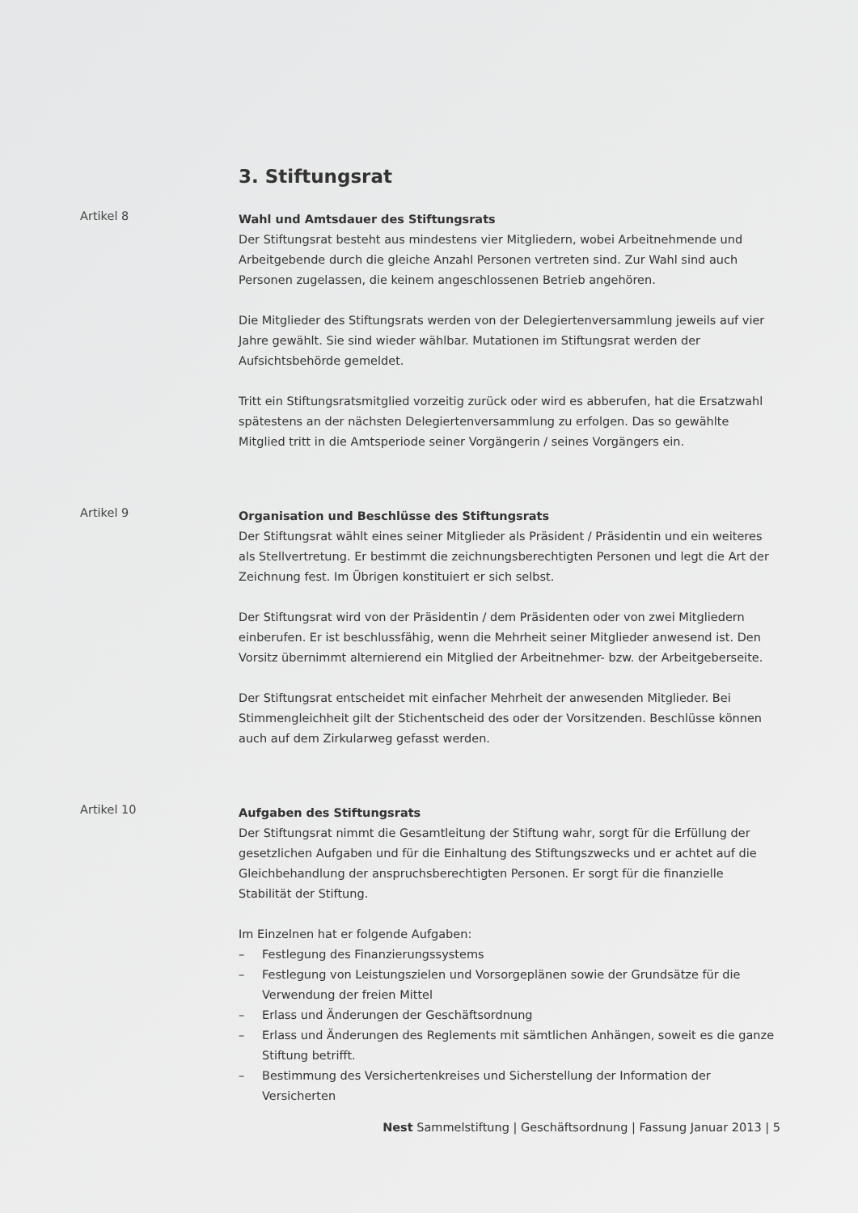3. Stiftungsrat
Artikel 8
Wahl und Amtsdauer des Stiftungsrats
Der Stiftungsrat besteht aus mindestens vier Mitgliedern, wobei Arbeitnehmende und Arbeitgebende durch die gleiche Anzahl Personen vertreten sind. Zur Wahl sind auch Personen zugelassen, die keinem angeschlossenen Betrieb angehören.
Die Mitglieder des Stiftungsrats werden von der Delegiertenversammlung jeweils auf vier Jahre gewählt. Sie sind wieder wählbar. Mutationen im Stiftungsrat werden der Aufsichtsbehörde gemeldet.
Tritt ein Stiftungsratsmitglied vorzeitig zurück oder wird es abberufen, hat die Ersatzwahl spätestens an der nächsten Delegiertenversammlung zu erfolgen. Das so gewählte Mitglied tritt in die Amtsperiode seiner Vorgängerin / seines Vorgängers ein.
Artikel 9
Organisation und Beschlüsse des Stiftungsrats
Der Stiftungsrat wählt eines seiner Mitglieder als Präsident / Präsidentin und ein weiteres als Stellvertretung. Er bestimmt die zeichnungsberechtigten Personen und legt die Art der Zeichnung fest. Im Übrigen konstituiert er sich selbst.
Der Stiftungsrat wird von der Präsidentin / dem Präsidenten oder von zwei Mitgliedern einberufen. Er ist beschlussfähig, wenn die Mehrheit seiner Mitglieder anwesend ist. Den Vorsitz übernimmt alternierend ein Mitglied der Arbeitnehmer- bzw. der Arbeitgeberseite.
Der Stiftungsrat entscheidet mit einfacher Mehrheit der anwesenden Mitglieder. Bei Stimmengleichheit gilt der Stichentscheid des oder der Vorsitzenden. Beschlüsse können auch auf dem Zirkularweg gefasst werden.
Artikel 10
Aufgaben des Stiftungsrats
Der Stiftungsrat nimmt die Gesamtleitung der Stiftung wahr, sorgt für die Erfüllung der gesetzlichen Aufgaben und für die Einhaltung des Stiftungszwecks und er achtet auf die Gleichbehandlung der anspruchsberechtigten Personen. Er sorgt für die finanzielle Stabilität der Stiftung.
Im Einzelnen hat er folgende Aufgaben:
– Festlegung des Finanzierungssystems
– Festlegung von Leistungszielen und Vorsorgeplänen sowie der Grundsätze für die Verwendung der freien Mittel
– Erlass und Änderungen der Geschäftsordnung
– Erlass und Änderungen des Reglements mit sämtlichen Anhängen, soweit es die ganze Stiftung betrifft.
– Bestimmung des Versichertenkreises und Sicherstellung der Information der Versicherten
Nest Sammelstiftung | Geschäftsordnung | Fassung Januar 2013 | 5